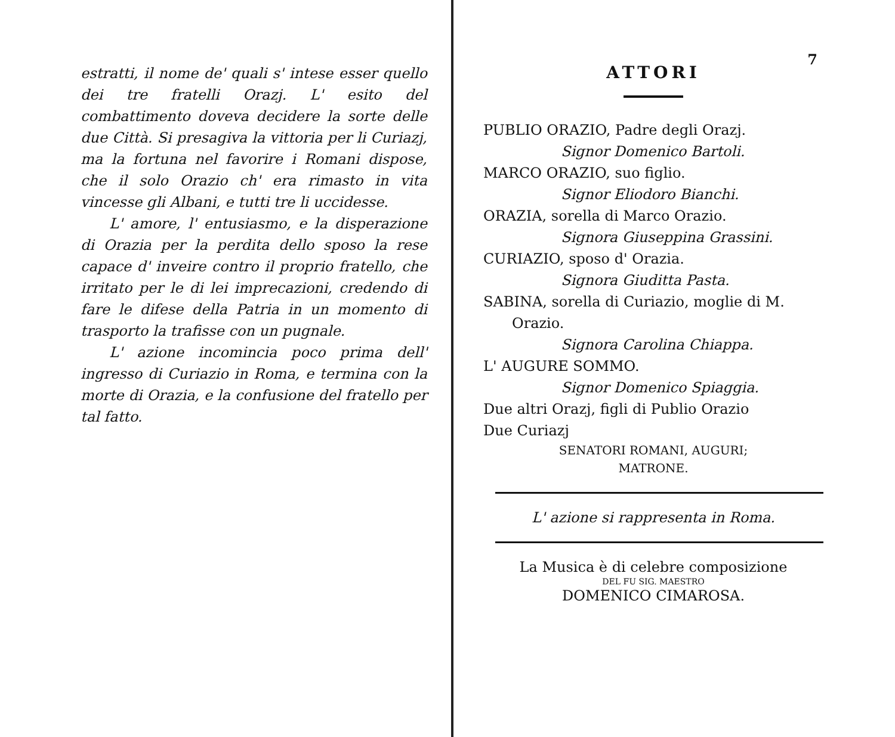estratti, il nome de' quali s' intese esser quello dei tre fratelli Orazj. L' esito del combattimento doveva decidere la sorte delle due Città. Si presagiva la vittoria per li Curiazj, ma la fortuna nel favorire i Romani dispose, che il solo Orazio ch' era rimasto in vita vincesse gli Albani, e tutti tre li uccidesse.
  L' amore, l' entusiasmo, e la disperazione di Orazia per la perdita dello sposo la rese capace d' inveire contro il proprio fratello, che irritato per le di lei imprecazioni, credendo di fare le difese della Patria in un momento di trasporto la trafisse con un pugnale.
  L' azione incomincia poco prima dell' ingresso di Curiazio in Roma, e termina con la morte di Orazia, e la confusione del fratello per tal fatto.
7
ATTORI
PUBLIO ORAZIO, Padre degli Orazj.
Signor Domenico Bartoli.
MARCO ORAZIO, suo figlio.
Signor Eliodoro Bianchi.
ORAZIA, sorella di Marco Orazio.
Signora Giuseppina Grassini.
CURIAZIO, sposo d' Orazia.
Signora Giuditta Pasta.
SABINA, sorella di Curiazio, moglie di M.
  Orazio.
Signora Carolina Chiappa.
L' AUGURE SOMMO.
Signor Domenico Spiaggia.
Due altri Orazj, figli di Publio Orazio
Due Curiazj
SENATORI ROMANI, AUGURI;
MATRONE.
L' azione si rappresenta in Roma.
La Musica è di celebre composizione
DEL FU SIG. MAESTRO
DOMENICO CIMAROSA.